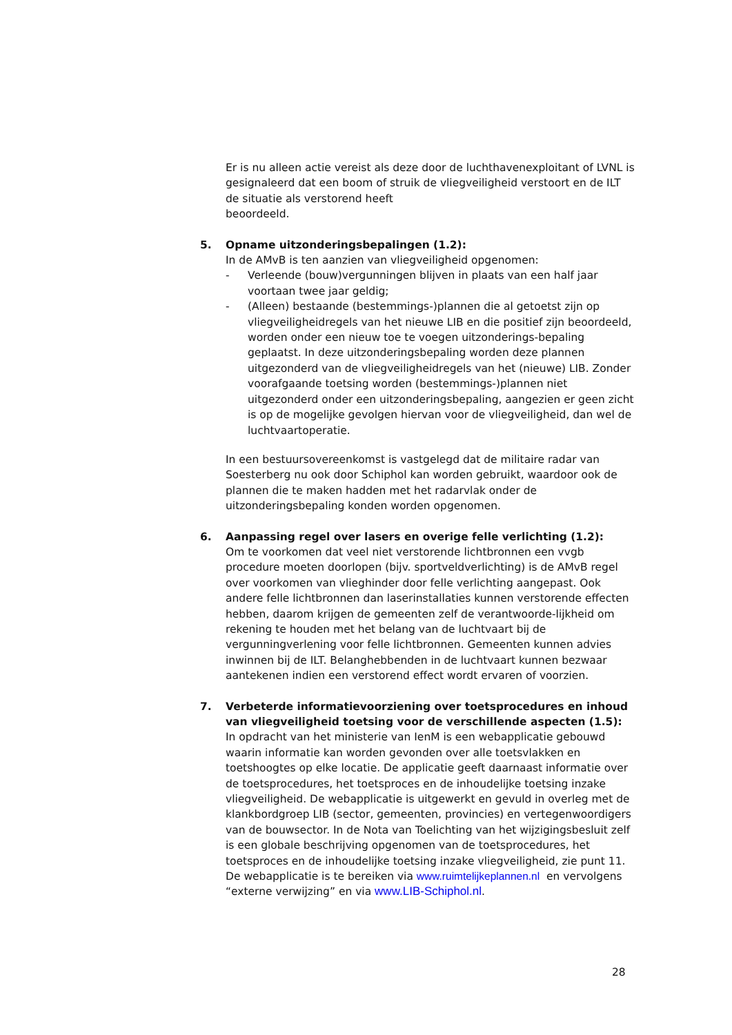Er is nu alleen actie vereist als deze door de luchthavenexploitant of LVNL is gesignaleerd dat een boom of struik de vliegveiligheid verstoort en de ILT de situatie als verstorend heeft
beoordeeld.
5. Opname uitzonderingsbepalingen (1.2):
In de AMvB is ten aanzien van vliegveiligheid opgenomen:
- Verleende (bouw)vergunningen blijven in plaats van een half jaar voortaan twee jaar geldig;
- (Alleen) bestaande (bestemmings-)plannen die al getoetst zijn op vliegveiligheidregels van het nieuwe LIB en die positief zijn beoordeeld, worden onder een nieuw toe te voegen uitzonderings-bepaling geplaatst. In deze uitzonderingsbepaling worden deze plannen uitgezonderd van de vliegveiligheidregels van het (nieuwe) LIB. Zonder voorafgaande toetsing worden (bestemmings-)plannen niet uitgezonderd onder een uitzonderingsbepaling, aangezien er geen zicht is op de mogelijke gevolgen hiervan voor de vliegveiligheid, dan wel de luchtvaartoperatie.
In een bestuursovereenkomst is vastgelegd dat de militaire radar van Soesterberg nu ook door Schiphol kan worden gebruikt, waardoor ook de plannen die te maken hadden met het radarvlak onder de uitzonderingsbepaling konden worden opgenomen.
6. Aanpassing regel over lasers en overige felle verlichting (1.2):
Om te voorkomen dat veel niet verstorende lichtbronnen een vvgb procedure moeten doorlopen (bijv. sportveldverlichting) is de AMvB regel over voorkomen van vlieghinder door felle verlichting aangepast. Ook andere felle lichtbronnen dan laserinstallaties kunnen verstorende effecten hebben, daarom krijgen de gemeenten zelf de verantwoorde-lijkheid om rekening te houden met het belang van de luchtvaart bij de vergunningverlening voor felle lichtbronnen. Gemeenten kunnen advies inwinnen bij de ILT. Belanghebbenden in de luchtvaart kunnen bezwaar aantekenen indien een verstorend effect wordt ervaren of voorzien.
7. Verbeterde informatievoorziening over toetsprocedures en inhoud van vliegveiligheid toetsing voor de verschillende aspecten (1.5):
In opdracht van het ministerie van IenM is een webapplicatie gebouwd waarin informatie kan worden gevonden over alle toetsvlakken en toetshoogtes op elke locatie. De applicatie geeft daarnaast informatie over de toetsprocedures, het toetsproces en de inhoudelijke toetsing inzake vliegveiligheid. De webapplicatie is uitgewerkt en gevuld in overleg met de klankbordgroep LIB (sector, gemeenten, provincies) en vertegenwoordigers van de bouwsector. In de Nota van Toelichting van het wijzigingsbesluit zelf is een globale beschrijving opgenomen van de toetsprocedures, het toetsproces en de inhoudelijke toetsing inzake vliegveiligheid, zie punt 11. De webapplicatie is te bereiken via www.ruimtelijkeplannen.nl en vervolgens “externe verwijzing” en via www.LIB-Schiphol.nl.
28